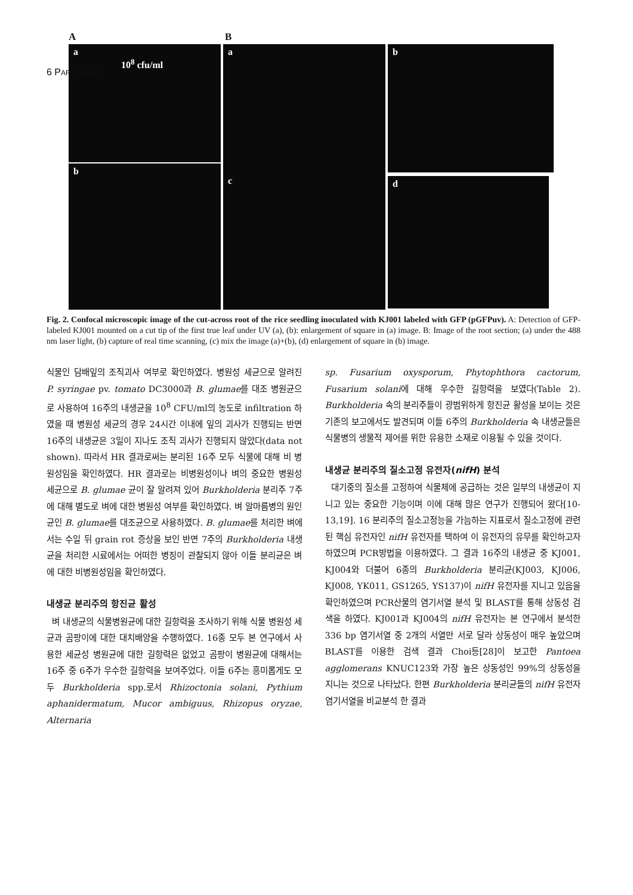6 PARK et al.
A B
a
10<sup>8</sup> cfu/ml
b
a
c
b
d
Fig. 2. Confocal microscopic image of the cut-across root of the rice seedling inoculated with KJ001 labeled with GFP (pGFPuv). A: Detection of GFP-labeled KJ001 mounted on a cut tip of the first true leaf under UV (a), (b): enlargement of square in (a) image. B: Image of the root section; (a) under the 488 nm laser light, (b) capture of real time scanning, (c) mix the image (a)+(b), (d) enlargement of square in (b) image.
식물인 담배잎의 조직괴사 여부로 확인하였다. 병원성 세균으로 알려진 P. syringae pv. tomato DC3000과 B. glumae를 대조 병원균으로 사용하여 16주의 내생균을 10<sup>8</sup> CFU/ml의 농도로 infiltration 하였을 때 병원성 세균의 경우 24시간 이내에 잎의 괴사가 진행되는 반면 16주의 내생균은 3일이 지나도 조직 괴사가 진행되지 않았다(data not shown). 따라서 HR 결과로써는 분리된 16주 모두 식물에 대해 비 병원성임을 확인하였다. HR 결과로는 비병원성이나 벼의 중요한 병원성 세균으로 B. glumae 균이 잘 알려져 있어 Burkholderia 분리주 7주에 대해 별도로 벼에 대한 병원성 여부를 확인하였다. 벼 알마름병의 원인균인 B. glumae를 대조균으로 사용하였다. B. glumae를 처리한 벼에서는 수일 뒤 grain rot 증상을 보인 반면 7주의 Burkholderia 내생균을 처리한 시료에서는 어떠한 병징이 관찰되지 않아 이들 분리균은 벼에 대한 비병원성임을 확인하였다.
내생균 분리주의 항진균 활성
벼 내생균의 식물병원균에 대한 길항력을 조사하기 위해 식물 병원성 세균과 곰팡이에 대한 대치배양을 수행하였다. 16종 모두 본 연구에서 사용한 세균성 병원균에 대한 길항력은 없었고 곰팡이 병원균에 대해서는 16주 중 6주가 우수한 길항력을 보여주었다. 이들 6주는 흥미롭게도 모두 Burkholderia spp.로서 Rhizoctonia solani, Pythium aphanidermatum, Mucor ambiguus, Rhizopus oryzae, Alternaria
sp. Fusarium oxysporum, Phytophthora cactorum, Fusarium solani에 대해 우수한 길항력을 보였다(Table 2). Burkholderia 속의 분리주들이 광범위하게 항진균 활성을 보이는 것은 기존의 보고에서도 발견되며 이들 6주의 Burkholderia 속 내생균들은 식물병의 생물적 제어를 위한 유용한 소재로 이용될 수 있을 것이다.
내생균 분리주의 질소고정 유전자(nifH) 분석
대기중의 질소를 고정하여 식물체에 공급하는 것은 일부의 내생균이 지니고 있는 중요한 기능이며 이에 대해 많은 연구가 진행되어 왔다[10-13,19]. 16 분리주의 질소고정능을 가늠하는 지표로서 질소고정에 관련된 핵심 유전자인 nifH 유전자를 택하여 이 유전자의 유무를 확인하고자 하였으며 PCR방법을 이용하였다. 그 결과 16주의 내생균 중 KJ001, KJ004와 더불어 6종의 Burkholderia 분리균(KJ003, KJ006, KJ008, YK011, GS1265, YS137)이 nifH 유전자를 지니고 있음을 확인하였으며 PCR산물의 염기서열 분석 및 BLAST를 통해 상동성 검색을 하였다. KJ001과 KJ004의 nifH 유전자는 본 연구에서 분석한 336 bp 염기서열 중 2개의 서열만 서로 달라 상동성이 매우 높았으며 BLAST를 이용한 검색 결과 Choi등[28]이 보고한 Pantoea agglomerans KNUC123와 가장 높은 상동성인 99%의 상동성을 지니는 것으로 나타났다. 한편 Burkholderia 분리균들의 nifH 유전자 염기서열을 비교분석 한 결과